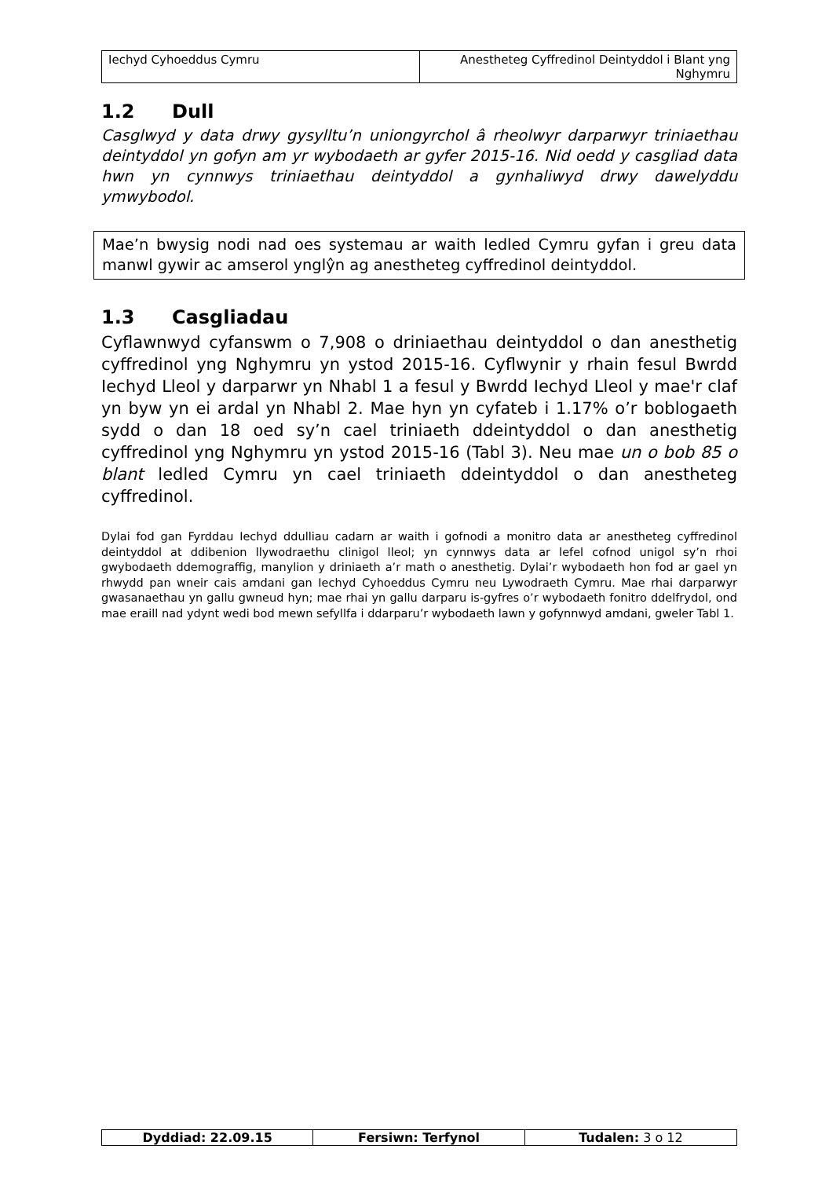| Iechyd Cyhoeddus Cymru | Anestheteg Cyffredinol Deintyddol i Blant yng Nghymru |
1.2 Dull
Casglwyd y data drwy gysylltu’n uniongyrchol â rheolwyr darparwyr triniaethau deintyddol yn gofyn am yr wybodaeth ar gyfer 2015-16. Nid oedd y casgliad data hwn yn cynnwys triniaethau deintyddol a gynhaliwyd drwy dawelyddu ymwybodol.
Mae’n bwysig nodi nad oes systemau ar waith ledled Cymru gyfan i greu data manwl gywir ac amserol ynglŷn ag anestheteg cyffredinol deintyddol.
1.3 Casgliadau
Cyflawnwyd cyfanswm o 7,908 o driniaethau deintyddol o dan anesthetig cyffredinol yng Nghymru yn ystod 2015-16. Cyflwynir y rhain fesul Bwrdd Iechyd Lleol y darparwr yn Nhabl 1 a fesul y Bwrdd Iechyd Lleol y mae'r claf yn byw yn ei ardal yn Nhabl 2. Mae hyn yn cyfateb i 1.17% o’r boblogaeth sydd o dan 18 oed sy’n cael triniaeth ddeintyddol o dan anesthetig cyffredinol yng Nghymru yn ystod 2015-16 (Tabl 3). Neu mae un o bob 85 o blant ledled Cymru yn cael triniaeth ddeintyddol o dan anestheteg cyffredinol.
Dylai fod gan Fyrddau Iechyd ddulliau cadarn ar waith i gofnodi a monitro data ar anestheteg cyffredinol deintyddol at ddibenion llywodraethu clinigol lleol; yn cynnwys data ar lefel cofnod unigol sy’n rhoi gwybodaeth ddemograffig, manylion y driniaeth a’r math o anesthetig. Dylai’r wybodaeth hon fod ar gael yn rhwydd pan wneir cais amdani gan Iechyd Cyhoeddus Cymru neu Lywodraeth Cymru. Mae rhai darparwyr gwasanaethau yn gallu gwneud hyn; mae rhai yn gallu darparu is-gyfres o’r wybodaeth fonitro ddelfrydol, ond mae eraill nad ydynt wedi bod mewn sefyllfa i ddarparu’r wybodaeth lawn y gofynnwyd amdani, gweler Tabl 1.
| Dyddiad: 22.09.15 | Fersiwn: Terfynol | Tudalen: 3 o 12 |